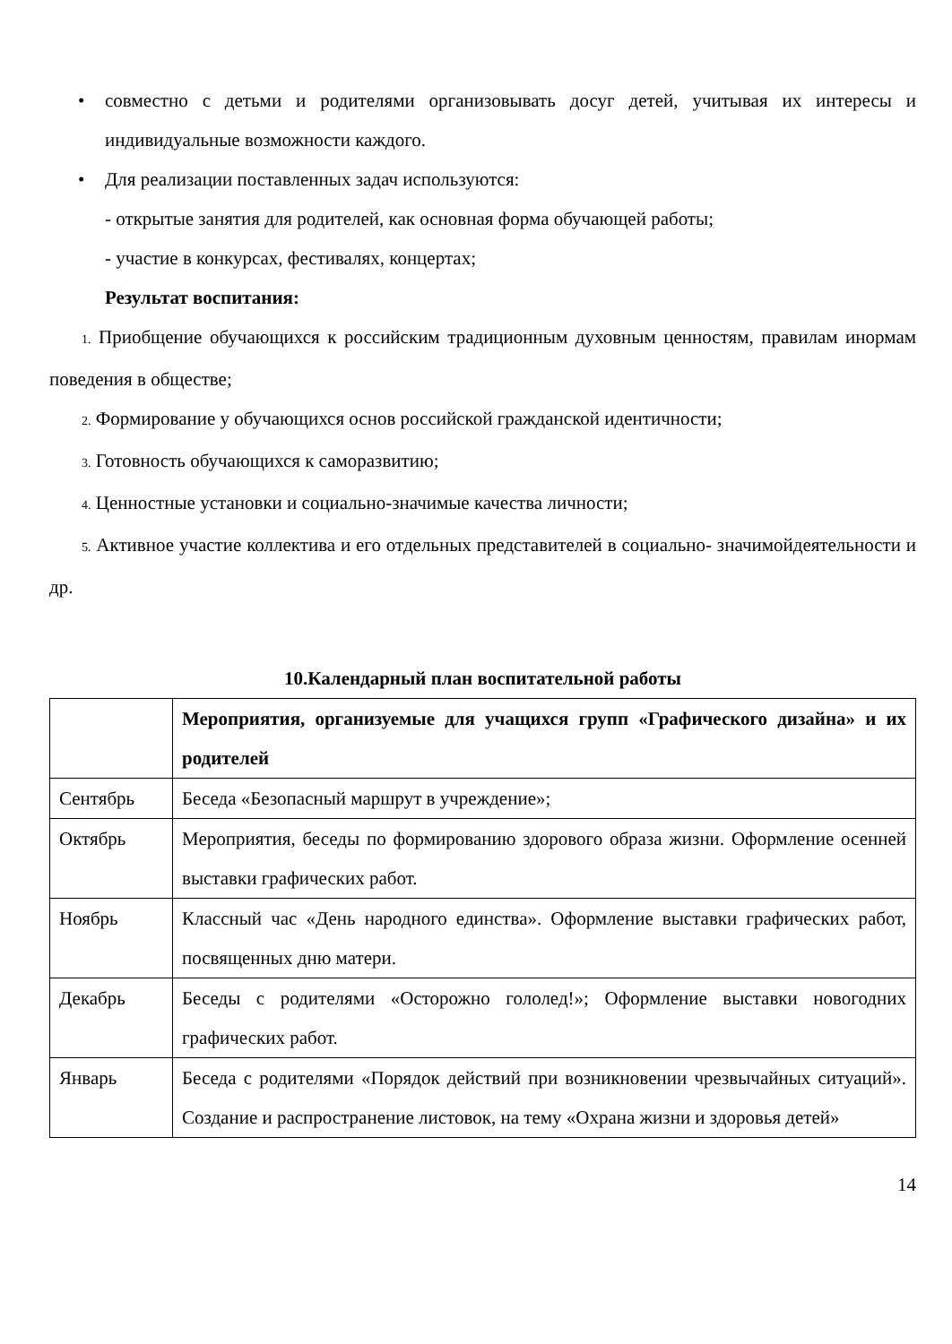• совместно с детьми и родителями организовывать досуг детей, учитывая их интересы и индивидуальные возможности каждого.
• Для реализации поставленных задач используются:
- открытые занятия для родителей, как основная форма обучающей работы;
- участие в конкурсах, фестивалях, концертах;
Результат воспитания:
1. Приобщение обучающихся к российским традиционным духовным ценностям, правилам инормам поведения в обществе;
2. Формирование у обучающихся основ российской гражданской идентичности;
3. Готовность обучающихся к саморазвитию;
4. Ценностные установки и социально-значимые качества личности;
5. Активное участие коллектива и его отдельных представителей в социально- значимойдеятельности и др.
10.Календарный план воспитательной работы
| | Мероприятия, организуемые для учащихся групп «Графического дизайна» и их родителей |
| Сентябрь | Беседа «Безопасный маршрут в учреждение»; |
| Октябрь | Мероприятия, беседы по формированию здорового образа жизни. Оформление осенней выставки графических работ. |
| Ноябрь | Классный час «День народного единства». Оформление выставки графических работ, посвященных дню матери. |
| Декабрь | Беседы с родителями «Осторожно гололед!»; Оформление выставки новогодних графических работ. |
| Январь | Беседа с родителями «Порядок действий при возникновении чрезвычайных ситуаций». Создание и распространение листовок, на тему «Охрана жизни и здоровья детей» |
14